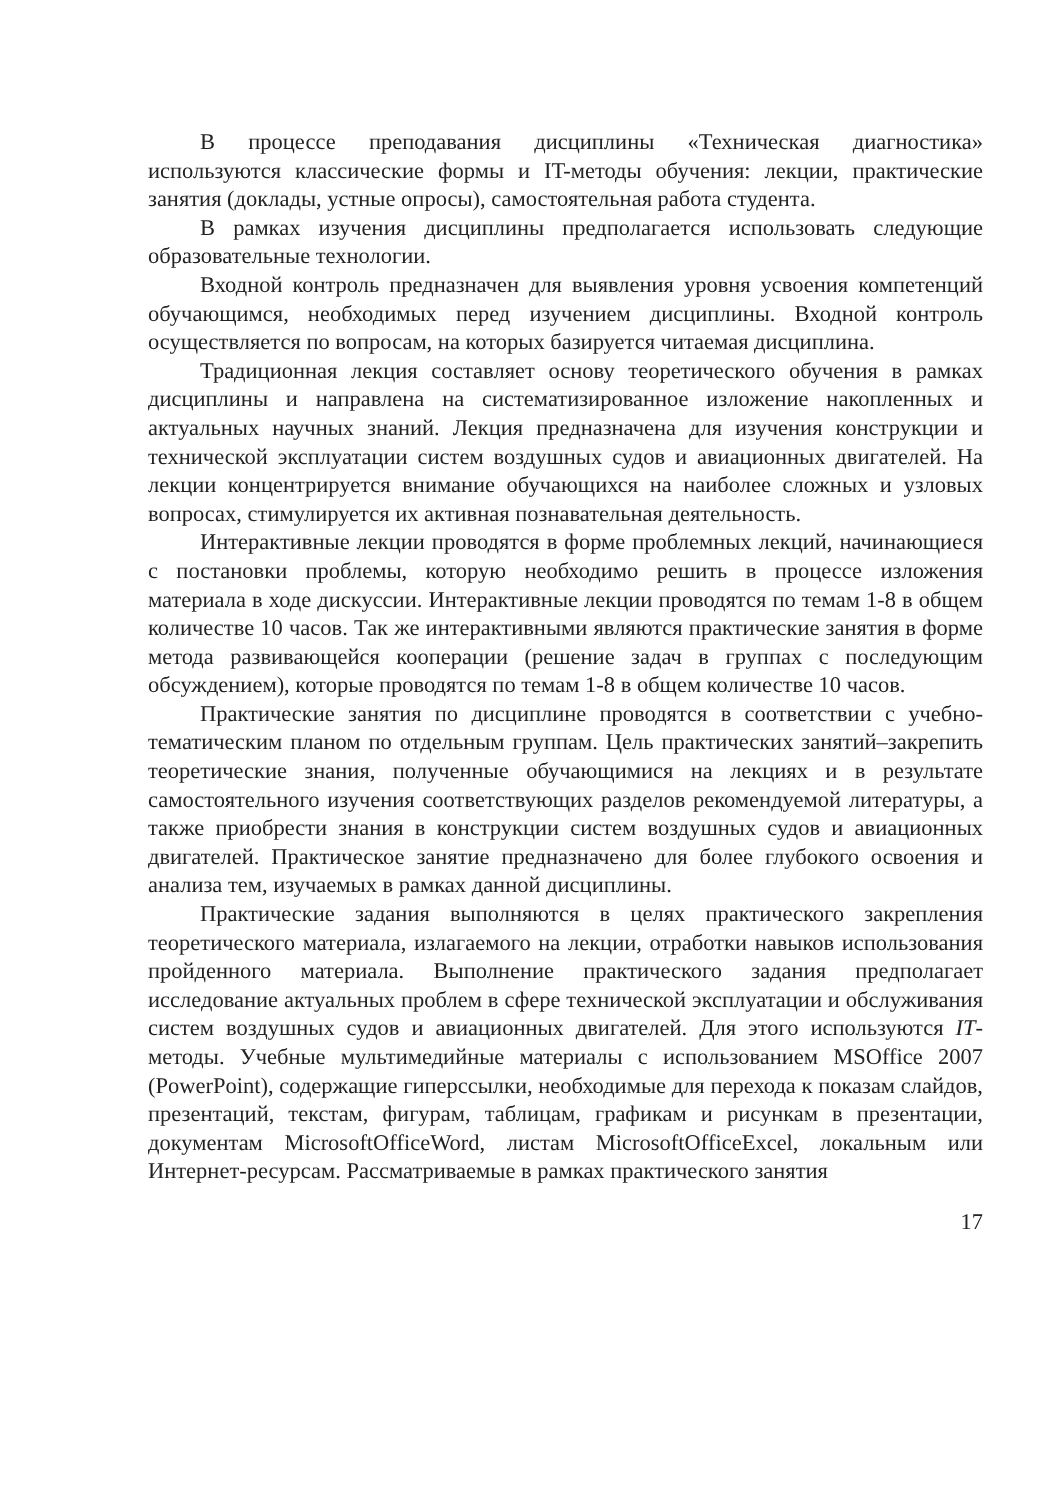В процессе преподавания дисциплины «Техническая диагностика» используются классические формы и IT-методы обучения: лекции, практические занятия (доклады, устные опросы), самостоятельная работа студента.
В рамках изучения дисциплины предполагается использовать следующие образовательные технологии.
Входной контроль предназначен для выявления уровня усвоения компетенций обучающимся, необходимых перед изучением дисциплины. Входной контроль осуществляется по вопросам, на которых базируется читаемая дисциплина.
Традиционная лекция составляет основу теоретического обучения в рамках дисциплины и направлена на систематизированное изложение накопленных и актуальных научных знаний. Лекция предназначена для изучения конструкции и технической эксплуатации систем воздушных судов и авиационных двигателей. На лекции концентрируется внимание обучающихся на наиболее сложных и узловых вопросах, стимулируется их активная познавательная деятельность.
Интерактивные лекции проводятся в форме проблемных лекций, начинающиеся с постановки проблемы, которую необходимо решить в процессе изложения материала в ходе дискуссии. Интерактивные лекции проводятся по темам 1-8 в общем количестве 10 часов. Так же интерактивными являются практические занятия в форме метода развивающейся кооперации (решение задач в группах с последующим обсуждением), которые проводятся по темам 1-8 в общем количестве 10 часов.
Практические занятия по дисциплине проводятся в соответствии с учебно-тематическим планом по отдельным группам. Цель практических занятий–закрепить теоретические знания, полученные обучающимися на лекциях и в результате самостоятельного изучения соответствующих разделов рекомендуемой литературы, а также приобрести знания в конструкции систем воздушных судов и авиационных двигателей. Практическое занятие предназначено для более глубокого освоения и анализа тем, изучаемых в рамках данной дисциплины.
Практические задания выполняются в целях практического закрепления теоретического материала, излагаемого на лекции, отработки навыков использования пройденного материала. Выполнение практического задания предполагает исследование актуальных проблем в сфере технической эксплуатации и обслуживания систем воздушных судов и авиационных двигателей. Для этого используются IT-методы. Учебные мультимедийные материалы с использованием MSOffice 2007 (PowerPoint), содержащие гиперссылки, необходимые для перехода к показам слайдов, презентаций, текстам, фигурам, таблицам, графикам и рисункам в презентации, документам MicrosoftOfficeWord, листам MicrosoftOfficeExcel, локальным или Интернет-ресурсам. Рассматриваемые в рамках практического занятия
17